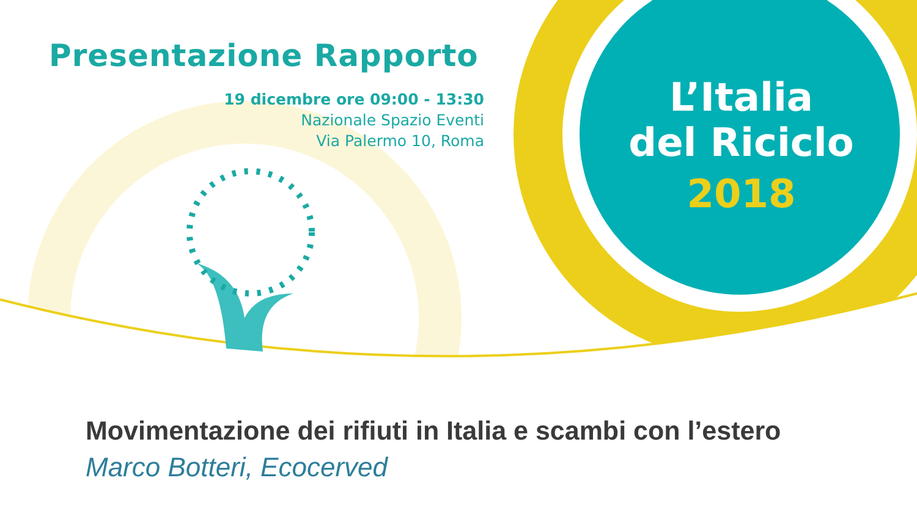Presentazione Rapporto
19 dicembre ore 09:00 - 13:30
Nazionale Spazio Eventi
Via Palermo 10, Roma
L’Italia
del Riciclo
2018
Movimentazione dei rifiuti in Italia e scambi con l’estero
Marco Botteri, Ecocerved